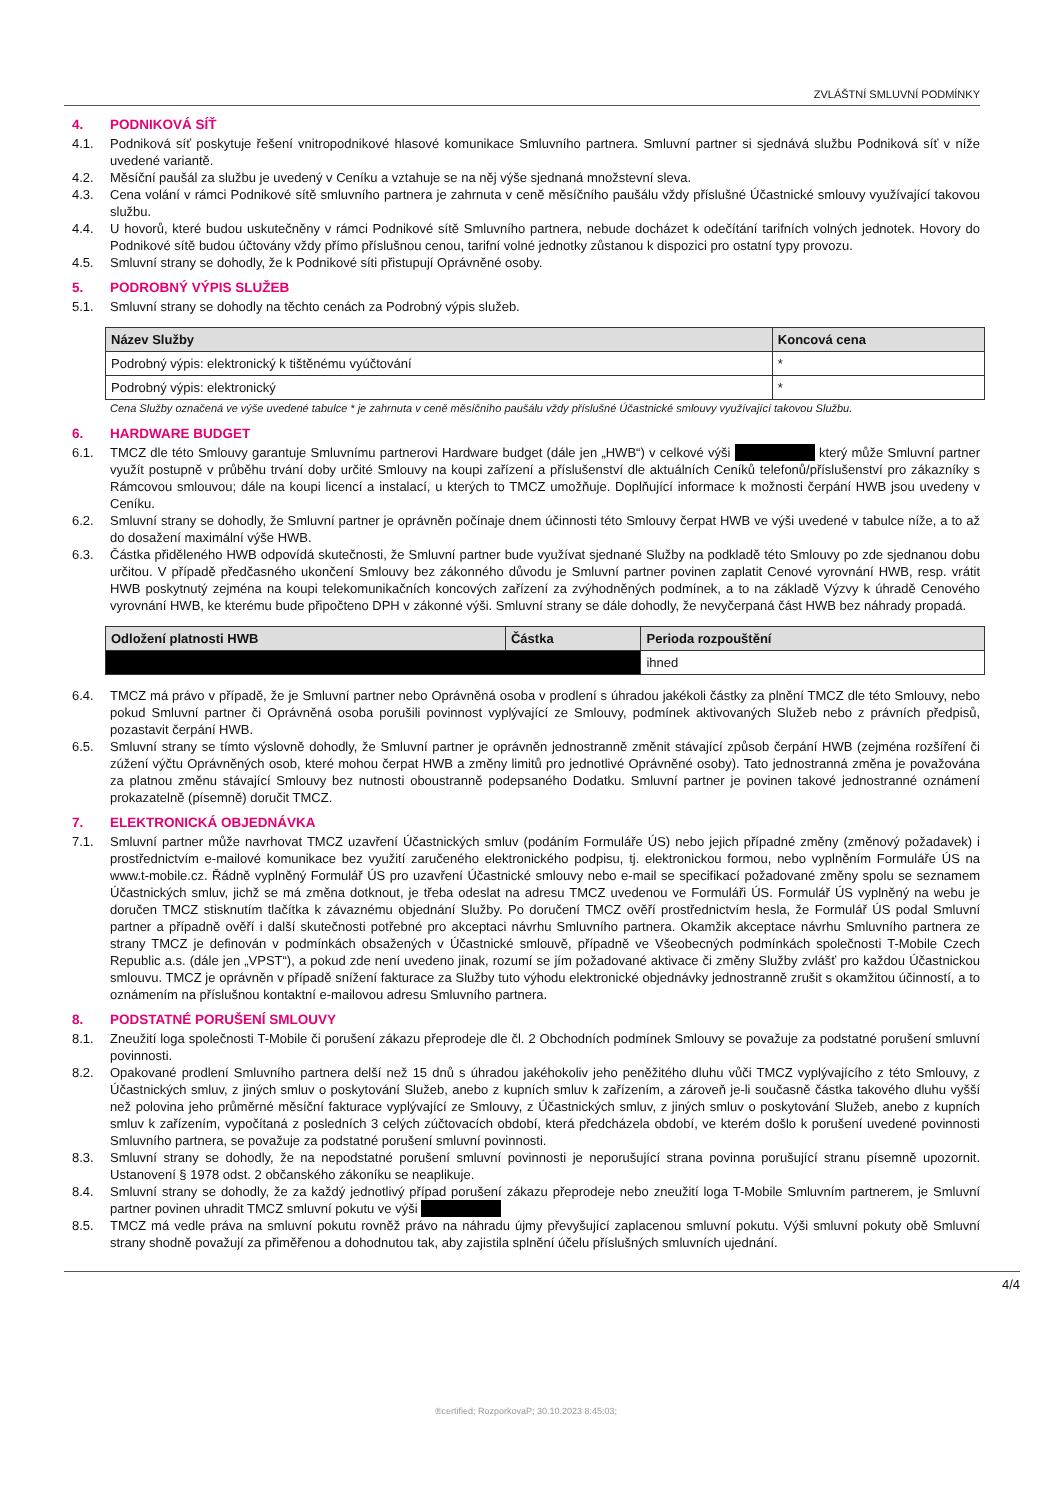ZVLÁŠTNÍ SMLUVNÍ PODMÍNKY
4. PODNIKOVÁ SÍŤ
4.1. Podniková síť poskytuje řešení vnitropodnikové hlasové komunikace Smluvního partnera. Smluvní partner si sjednává službu Podniková síť v níže uvedené variantě.
4.2. Měsíční paušál za službu je uvedený v Ceníku a vztahuje se na něj výše sjednaná množstevní sleva.
4.3. Cena volání v rámci Podnikové sítě smluvního partnera je zahrnuta v ceně měsíčního paušálu vždy příslušné Účastnické smlouvy využívající takovou službu.
4.4. U hovorů, které budou uskutečněny v rámci Podnikové sítě Smluvního partnera, nebude docházet k odečítání tarifních volných jednotek. Hovory do Podnikové sítě budou účtovány vždy přímo příslušnou cenou, tarifní volné jednotky zůstanou k dispozici pro ostatní typy provozu.
4.5. Smluvní strany se dohodly, že k Podnikové síti přistupují Oprávněné osoby.
5. PODROBNÝ VÝPIS SLUŽEB
5.1. Smluvní strany se dohodly na těchto cenách za Podrobný výpis služeb.
| Název Služby | Koncová cena |
| --- | --- |
| Podrobný výpis: elektronický k tištěnému vyúčtování | * |
| Podrobný výpis: elektronický | * |
Cena Služby označená ve výše uvedené tabulce * je zahrnuta v ceně měsíčního paušálu vždy příslušné Účastnické smlouvy využívající takovou Službu.
6. HARDWARE BUDGET
6.1. TMCZ dle této Smlouvy garantuje Smluvnímu partnerovi Hardware budget (dále jen „HWB“) v celkové výši který může Smluvní partner využít postupně v průběhu trvání doby určité Smlouvy na koupi zařízení a příslušenství dle aktuálních Ceníků telefonů/příslušenství pro zákazníky s Rámcovou smlouvou; dále na koupi licencí a instalací, u kterých to TMCZ umožňuje. Doplňující informace k možnosti čerpání HWB jsou uvedeny v Ceníku.
6.2. Smluvní strany se dohodly, že Smluvní partner je oprávněn počínaje dnem účinnosti této Smlouvy čerpat HWB ve výši uvedené v tabulce níže, a to až do dosažení maximální výše HWB.
6.3. Částka přiděleného HWB odpovídá skutečnosti, že Smluvní partner bude využívat sjednané Služby na podkladě této Smlouvy po zde sjednanou dobu určitou. V případě předčasného ukončení Smlouvy bez zákonného důvodu je Smluvní partner povinen zaplatit Cenové vyrovnání HWB, resp. vrátit HWB poskytnutý zejména na koupi telekomunikačních koncových zařízení za zvýhodněných podmínek, a to na základě Výzvy k úhradě Cenového vyrovnání HWB, ke kterému bude připočteno DPH v zákonné výši. Smluvní strany se dále dohodly, že nevyčerpaná část HWB bez náhrady propadá.
| Odložení platnosti HWB | Částka | Perioda rozpouštění |
| --- | --- | --- |
| | | ihned |
6.4. TMCZ má právo v případě, že je Smluvní partner nebo Oprávněná osoba v prodlení s úhradou jakékoli částky za plnění TMCZ dle této Smlouvy, nebo pokud Smluvní partner či Oprávněná osoba porušili povinnost vyplývající ze Smlouvy, podmínek aktivovaných Služeb nebo z právních předpisů, pozastavit čerpání HWB.
6.5. Smluvní strany se tímto výslovně dohodly, že Smluvní partner je oprávněn jednostranně změnit stávající způsob čerpání HWB (zejména rozšíření či zúžení výčtu Oprávněných osob, které mohou čerpat HWB a změny limitů pro jednotlivé Oprávněné osoby). Tato jednostranná změna je považována za platnou změnu stávající Smlouvy bez nutnosti oboustranně podepsaného Dodatku. Smluvní partner je povinen takové jednostranné oznámení prokazatelně (písemně) doručit TMCZ.
7. ELEKTRONICKÁ OBJEDNÁVKA
7.1. Smluvní partner může navrhovat TMCZ uzavření Účastnických smluv (podáním Formuláře ÚS) nebo jejich případné změny (změnový požadavek) i prostřednictvím e-mailové komunikace bez využití zaručeného elektronického podpisu, tj. elektronickou formou, nebo vyplněním Formuláře ÚS na www.t-mobile.cz. Řádně vyplněný Formulář ÚS pro uzavření Účastnické smlouvy nebo e-mail se specifikací požadované změny spolu se seznamem Účastnických smluv, jichž se má změna dotknout, je třeba odeslat na adresu TMCZ uvedenou ve Formuláři ÚS. Formulář ÚS vyplněný na webu je doručen TMCZ stisknutím tlačítka k závaznému objednání Služby. Po doručení TMCZ ověří prostřednictvím hesla, že Formulář ÚS podal Smluvní partner a případně ověří i další skutečnosti potřebné pro akceptaci návrhu Smluvního partnera. Okamžik akceptace návrhu Smluvního partnera ze strany TMCZ je definován v podmínkách obsažených v Účastnické smlouvě, případně ve Všeobecných podmínkách společnosti T-Mobile Czech Republic a.s. (dále jen „VPST“), a pokud zde není uvedeno jinak, rozumí se jím požadované aktivace či změny Služby zvlášť pro každou Účastnickou smlouvu. TMCZ je oprávněn v případě snížení fakturace za Služby tuto výhodu elektronické objednávky jednostranně zrušit s okamžitou účinností, a to oznámením na příslušnou kontaktní e-mailovou adresu Smluvního partnera.
8. PODSTATNÉ PORUŠENÍ SMLOUVY
8.1. Zneužití loga společnosti T-Mobile či porušení zákazu přeprodeje dle čl. 2 Obchodních podmínek Smlouvy se považuje za podstatné porušení smluvní povinnosti.
8.2. Opakované prodlení Smluvního partnera delší než 15 dnů s úhradou jakéhokoliv jeho peněžitého dluhu vůči TMCZ vyplývajícího z této Smlouvy, z Účastnických smluv, z jiných smluv o poskytování Služeb, anebo z kupních smluv k zařízením, a zároveň je-li současně částka takového dluhu vyšší než polovina jeho průměrné měsíční fakturace vyplývající ze Smlouvy, z Účastnických smluv, z jiných smluv o poskytování Služeb, anebo z kupních smluv k zařízením, vypočítaná z posledních 3 celých zúčtovacích období, která předcházela období, ve kterém došlo k porušení uvedené povinnosti Smluvního partnera, se považuje za podstatné porušení smluvní povinnosti.
8.3. Smluvní strany se dohodly, že na nepodstatné porušení smluvní povinnosti je neporušující strana povinna porušující stranu písemně upozornit. Ustanovení § 1978 odst. 2 občanského zákoníku se neaplikuje.
8.4. Smluvní strany se dohodly, že za každý jednotlivý případ porušení zákazu přeprodeje nebo zneužití loga T-Mobile Smluvním partnerem, je Smluvní partner povinen uhradit TMCZ smluvní pokutu ve výši
8.5. TMCZ má vedle práva na smluvní pokutu rovněž právo na náhradu újmy převyšující zaplacenou smluvní pokutu. Výši smluvní pokuty obě Smluvní strany shodně považují za přiměřenou a dohodnutou tak, aby zajistila splnění účelu příslušných smluvních ujednání.
4/4
®certified; RozporkovaP; 30.10.2023 8:45:03;